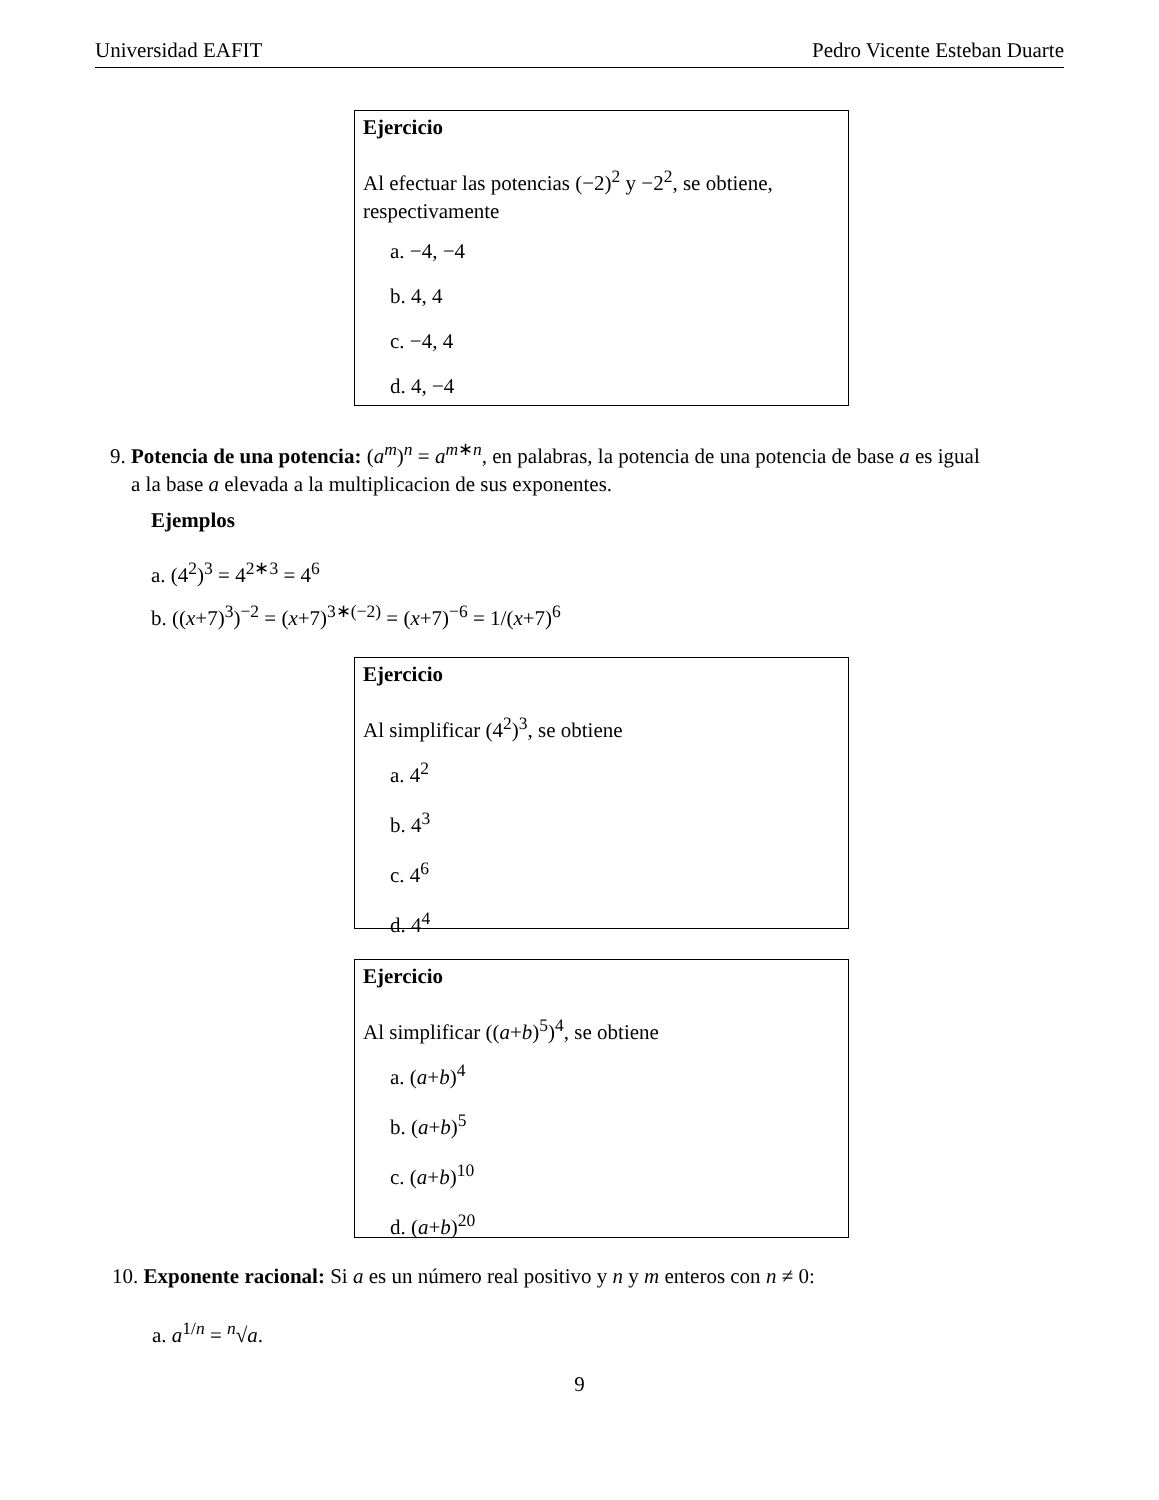Universidad EAFIT Pedro Vicente Esteban Duarte
Ejercicio
Al efectuar las potencias (−2)<sup>2</sup> y −2<sup>2</sup>, se obtiene, respectivamente
a. −4, −4
b. 4, 4
c. −4, 4
d. 4, −4
9. Potencia de una potencia: (a<sup>m</sup>)<sup>n</sup> = a<sup>m∗n</sup>, en palabras, la potencia de una potencia de base a es igual
a la base a elevada a la multiplicacion de sus exponentes.
Ejemplos
a. (4<sup>2</sup>)<sup>3</sup> = 4<sup>2∗3</sup> = 4<sup>6</sup>
b. ((x+7)<sup>3</sup>)<sup>−2</sup> = (x+7)<sup>3∗(−2)</sup> = (x+7)<sup>−6</sup> = 1/(x+7)<sup>6</sup>
Ejercicio
Al simplificar (4<sup>2</sup>)<sup>3</sup>, se obtiene
a. 4<sup>2</sup>
b. 4<sup>3</sup>
c. 4<sup>6</sup>
d. 4<sup>4</sup>
Ejercicio
Al simplificar ((a+b)<sup>5</sup>)<sup>4</sup>, se obtiene
a. (a+b)<sup>4</sup>
b. (a+b)<sup>5</sup>
c. (a+b)<sup>10</sup>
d. (a+b)<sup>20</sup>
10. Exponente racional: Si a es un número real positivo y n y m enteros con n ≠ 0:
a. a<sup>1/n</sup> = <sup>n</sup>√a.
9